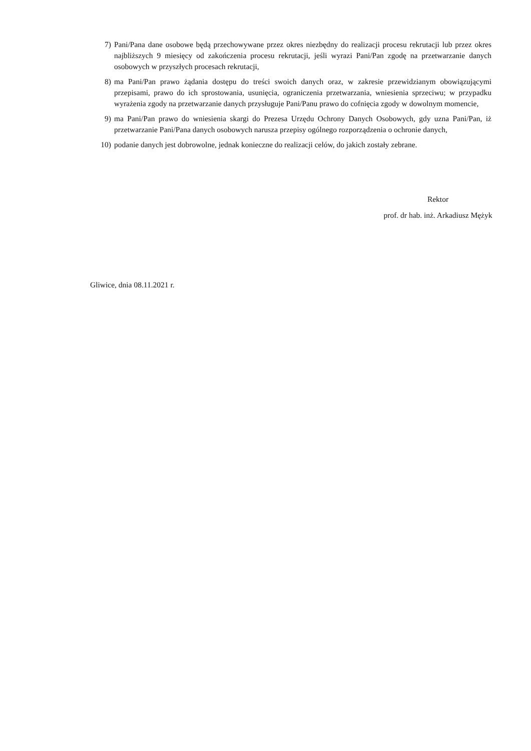7) Pani/Pana dane osobowe będą przechowywane przez okres niezbędny do realizacji procesu rekrutacji lub przez okres najbliższych 9 miesięcy od zakończenia procesu rekrutacji, jeśli wyrazi Pani/Pan zgodę na przetwarzanie danych osobowych w przyszłych procesach rekrutacji,
8) ma Pani/Pan prawo żądania dostępu do treści swoich danych oraz, w zakresie przewidzianym obowiązującymi przepisami, prawo do ich sprostowania, usunięcia, ograniczenia przetwarzania, wniesienia sprzeciwu; w przypadku wyrażenia zgody na przetwarzanie danych przysługuje Pani/Panu prawo do cofnięcia zgody w dowolnym momencie,
9) ma Pani/Pan prawo do wniesienia skargi do Prezesa Urzędu Ochrony Danych Osobowych, gdy uzna Pani/Pan, iż przetwarzanie Pani/Pana danych osobowych narusza przepisy ogólnego rozporządzenia o ochronie danych,
10) podanie danych jest dobrowolne, jednak konieczne do realizacji celów, do jakich zostały zebrane.
Rektor
prof. dr hab. inż. Arkadiusz Mężyk
Gliwice, dnia 08.11.2021 r.